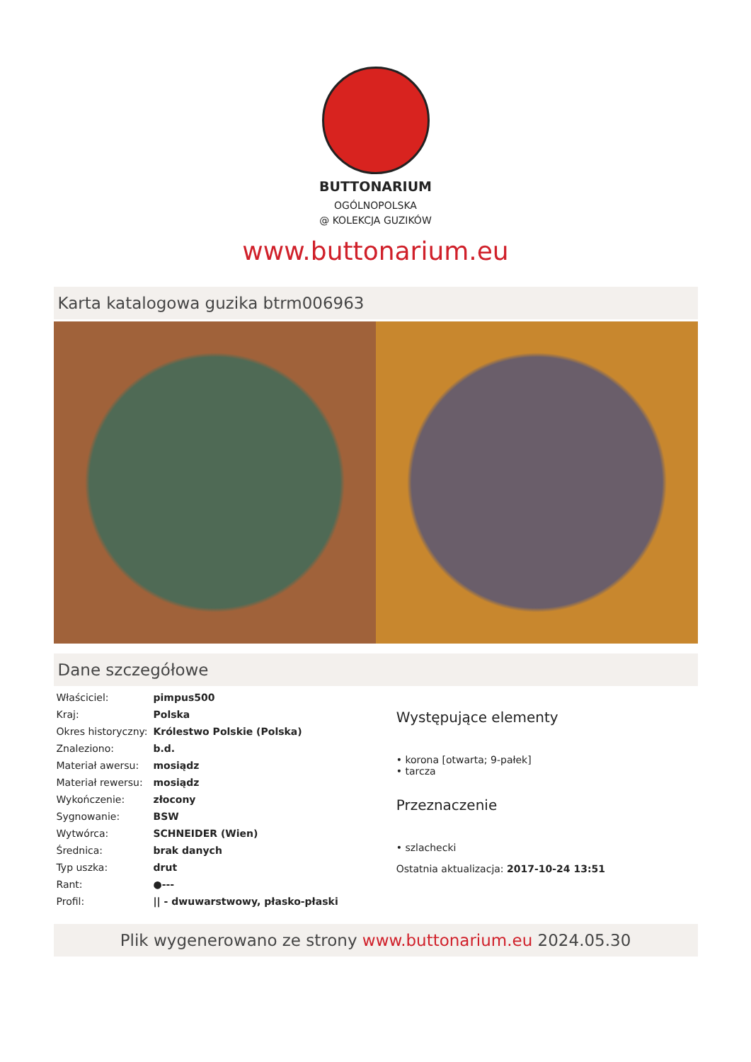BUTTONARIUM
OGÓLNOPOLSKA
@ KOLEKCJA GUZIKÓW
www.buttonarium.eu
Karta katalogowa guzika btrm006963
Dane szczegółowe
| Właściciel: | pimpus500 |
| Kraj: | Polska |
| Okres historyczny: | Królestwo Polskie (Polska) |
| Znaleziono: | b.d. |
| Materiał awersu: | mosiądz |
| Materiał rewersu: | mosiądz |
| Wykończenie: | złocony |
| Sygnowanie: | BSW |
| Wytwórca: | SCHNEIDER (Wien) |
| Średnica: | brak danych |
| Typ uszka: | drut |
| Rant: | ●--- |
| Profil: | // - dwuwarstwowy, płasko-płaski |
Występujące elementy
• korona [otwarta; 9-pałek]
• tarcza
Przeznaczenie
• szlachecki
Ostatnia aktualizacja: 2017-10-24 13:51
Plik wygenerowano ze strony www.buttonarium.eu 2024.05.30